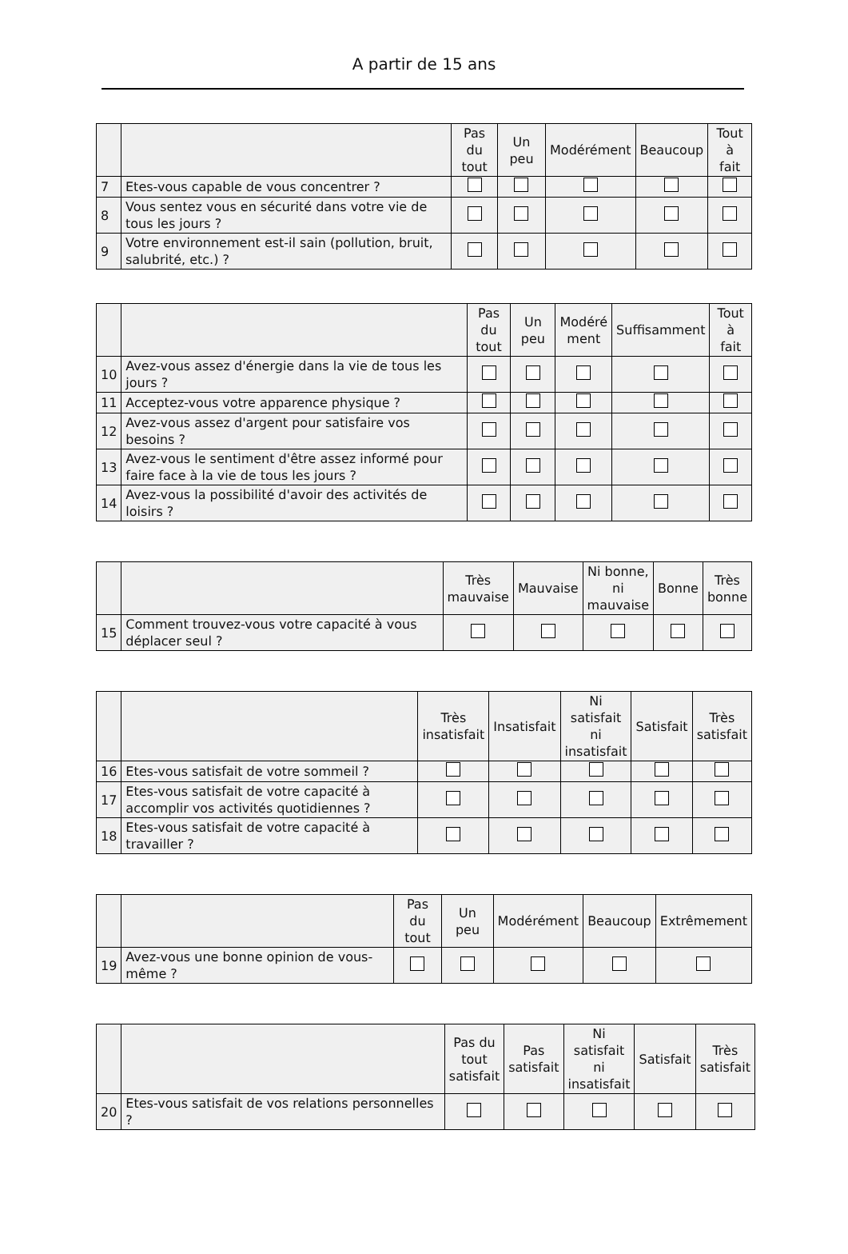A partir de 15 ans
| | | Pas du tout | Un peu | Modérément | Beaucoup | Tout à fait |
| --- | --- | --- | --- | --- | --- | --- |
| 7 | Etes-vous capable de vous concentrer ? | | | | | |
| 8 | Vous sentez vous en sécurité dans votre vie de tous les jours ? | | | | | |
| 9 | Votre environnement est-il sain (pollution, bruit, salubrité, etc.) ? | | | | | |
| | | Pas du tout | Un peu | Modéré ment | Suffisamment | Tout à fait |
| --- | --- | --- | --- | --- | --- | --- |
| 10 | Avez-vous assez d'énergie dans la vie de tous les jours ? | | | | | |
| 11 | Acceptez-vous votre apparence physique ? | | | | | |
| 12 | Avez-vous assez d'argent pour satisfaire vos besoins ? | | | | | |
| 13 | Avez-vous le sentiment d'être assez informé pour faire face à la vie de tous les jours ? | | | | | |
| 14 | Avez-vous la possibilité d'avoir des activités de loisirs ? | | | | | |
| | | Très mauvaise | Mauvaise | Ni bonne, ni mauvaise | Bonne | Très bonne |
| --- | --- | --- | --- | --- | --- | --- |
| 15 | Comment trouvez-vous votre capacité à vous déplacer seul ? | | | | | |
| | | Très insatisfait | Insatisfait | Ni satisfait ni insatisfait | Satisfait | Très satisfait |
| --- | --- | --- | --- | --- | --- | --- |
| 16 | Etes-vous satisfait de votre sommeil ? | | | | | |
| 17 | Etes-vous satisfait de votre capacité à accomplir vos activités quotidiennes ? | | | | | |
| 18 | Etes-vous satisfait de votre capacité à travailler ? | | | | | |
| | | Pas du tout | Un peu | Modérément | Beaucoup | Extrêmement |
| --- | --- | --- | --- | --- | --- | --- |
| 19 | Avez-vous une bonne opinion de vous-même ? | | | | | |
| | | Pas du tout satisfait | Pas satisfait | Ni satisfait ni insatisfait | Satisfait | Très satisfait |
| --- | --- | --- | --- | --- | --- | --- |
| 20 | Etes-vous satisfait de vos relations personnelles ? | | | | | |